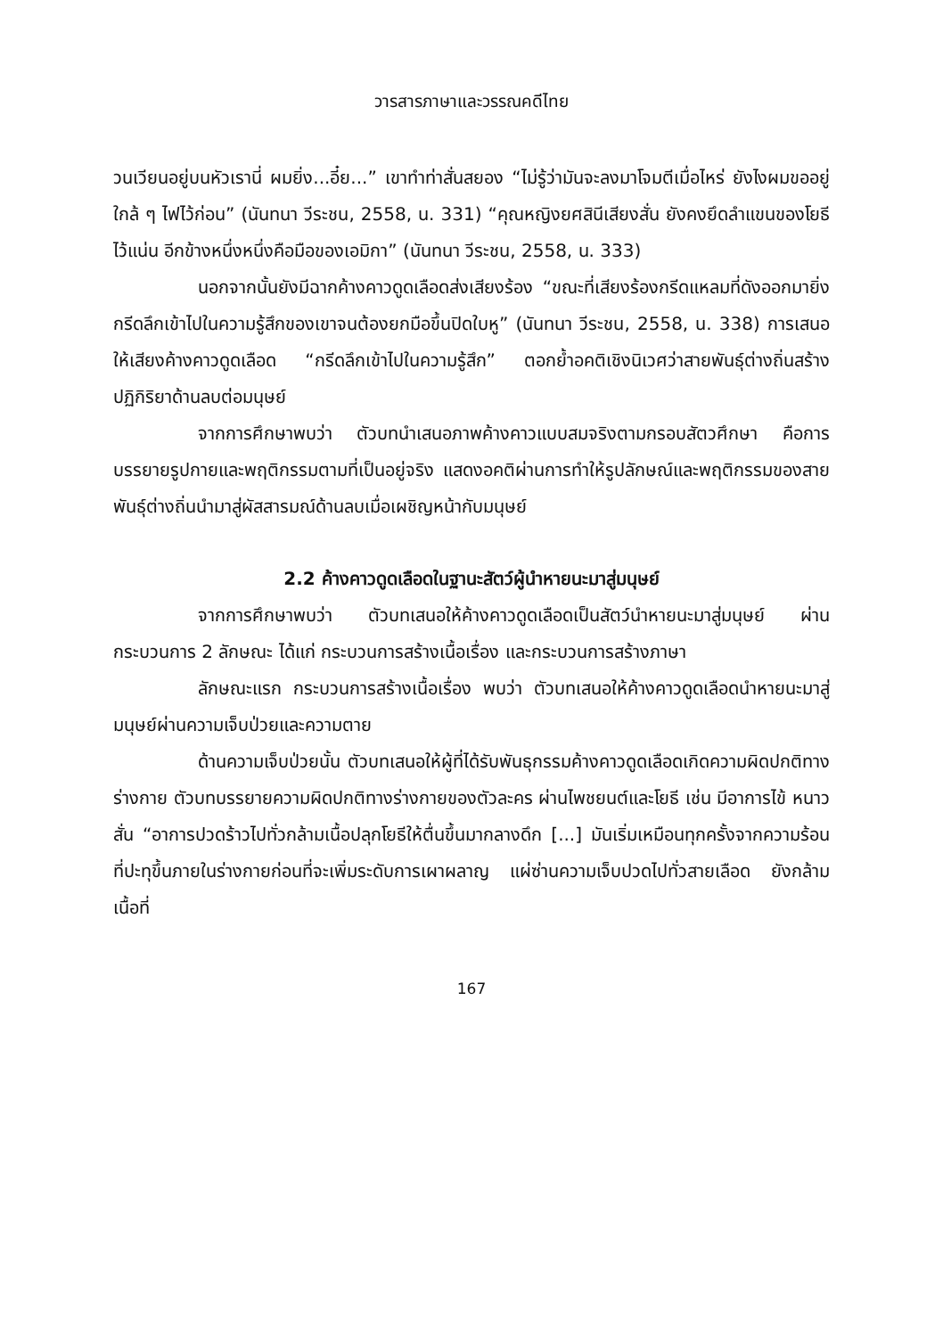วารสารภาษาและวรรณคดีไทย
วนเวียนอยู่บนหัวเรานี่ ผมยิ่ง...อี๋ย...” เขาทำท่าสั่นสยอง “ไม่รู้ว่ามันจะลงมาโจมตีเมื่อไหร่ ยังไงผมขออยู่ใกล้ ๆ ไฟไว้ก่อน” (นันทนา วีระชน, 2558, น. 331) “คุณหญิงยศสินีเสียงสั่น ยังคงยึดลำแขนของโยธีไว้แน่น อีกข้างหนึ่งหนึ่งคือมือของเอมิกา” (นันทนา วีระชน, 2558, น. 333)
นอกจากนั้นยังมีฉากค้างคาวดูดเลือดส่งเสียงร้อง “ขณะที่เสียงร้องกรีดแหลมที่ดังออกมายิ่งกรีดลึกเข้าไปในความรู้สึกของเขาจนต้องยกมือขึ้นปิดใบหู” (นันทนา วีระชน, 2558, น. 338) การเสนอให้เสียงค้างคาวดูดเลือด “กรีดลึกเข้าไปในความรู้สึก” ตอกย้ำอคติเชิงนิเวศว่าสายพันธุ์ต่างถิ่นสร้างปฏิกิริยาด้านลบต่อมนุษย์
จากการศึกษาพบว่า ตัวบทนำเสนอภาพค้างคาวแบบสมจริงตามกรอบสัตวศึกษา คือการบรรยายรูปกายและพฤติกรรมตามที่เป็นอยู่จริง แสดงอคติผ่านการทำให้รูปลักษณ์และพฤติกรรมของสายพันธุ์ต่างถิ่นนำมาสู่ผัสสารมณ์ด้านลบเมื่อเผชิญหน้ากับมนุษย์
2.2 ค้างคาวดูดเลือดในฐานะสัตว์ผู้นำหายนะมาสู่มนุษย์
จากการศึกษาพบว่า ตัวบทเสนอให้ค้างคาวดูดเลือดเป็นสัตว์นำหายนะมาสู่มนุษย์ ผ่านกระบวนการ 2 ลักษณะ ได้แก่ กระบวนการสร้างเนื้อเรื่อง และกระบวนการสร้างภาษา
ลักษณะแรก กระบวนการสร้างเนื้อเรื่อง พบว่า ตัวบทเสนอให้ค้างคาวดูดเลือดนำหายนะมาสู่มนุษย์ผ่านความเจ็บป่วยและความตาย
ด้านความเจ็บป่วยนั้น ตัวบทเสนอให้ผู้ที่ได้รับพันธุกรรมค้างคาวดูดเลือดเกิดความผิดปกติทางร่างกาย ตัวบทบรรยายความผิดปกติทางร่างกายของตัวละคร ผ่านไพชยนต์และโยธี เช่น มีอาการไข้ หนาวสั่น “อาการปวดร้าวไปทั่วกล้ามเนื้อปลุกโยธีให้ตื่นขึ้นมากลางดึก [...] มันเริ่มเหมือนทุกครั้งจากความร้อนที่ปะทุขึ้นภายในร่างกายก่อนที่จะเพิ่มระดับการเผาผลาญ แผ่ซ่านความเจ็บปวดไปทั่วสายเลือด ยังกล้ามเนื้อที่
167